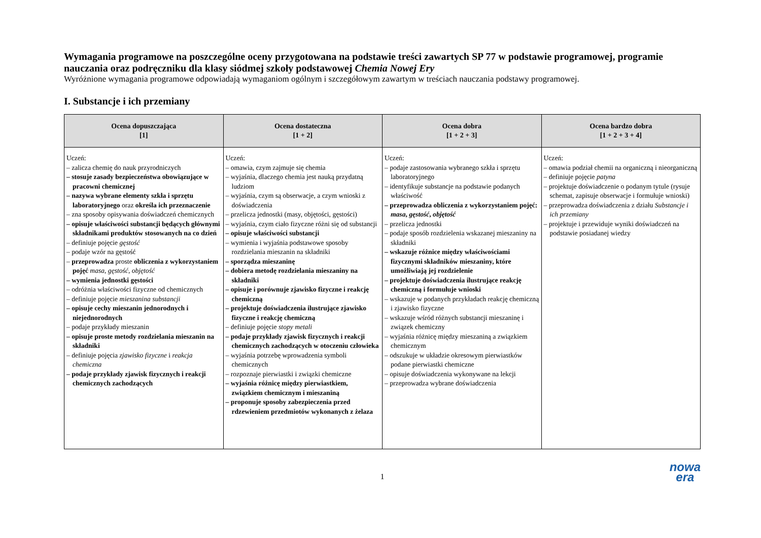Wymagania programowe na poszczególne oceny przygotowana na podstawie treści zawartych SP 77 w podstawie programowej, programie nauczania oraz podręczniku dla klasy siódmej szkoły podstawowej Chemia Nowej Ery
Wyróżnione wymagania programowe odpowiadają wymaganiom ogólnym i szczegółowym zawartym w treściach nauczania podstawy programowej.
I. Substancje i ich przemiany
| Ocena dopuszczająca [1] | Ocena dostateczna [1 + 2] | Ocena dobra [1 + 2 + 3] | Ocena bardzo dobra [1 + 2 + 3 + 4] |
| --- | --- | --- | --- |
| Uczeń: – zalicza chemię do nauk przyrodniczych – stosuje zasady bezpieczeństwa obowiązujące w pracowni chemicznej – nazywa wybrane elementy szkła i sprzętu laboratoryjnego oraz określa ich przeznaczenie – zna sposoby opisywania doświadczeń chemicznych – opisuje właściwości substancji będących głównymi składnikami produktów stosowanych na co dzień – definiuje pojęcie gęstość – podaje wzór na gęstość – przeprowadza proste obliczenia z wykorzystaniem pojęć masa , gęstość , objętość – wymienia jednostki gęstości – odróżnia właściwości fizyczne od chemicznych – definiuje pojęcie mieszanina substancji – opisuje cechy mieszanin jednorodnych i niejednorodnych – podaje przykłady mieszanin – opisuje proste metody rozdzielania mieszanin na składniki – definiuje pojęcia zjawisko fizyczne i reakcja chemiczna – podaje przykłady zjawisk fizycznych i reakcji chemicznych zachodzących | Uczeń: – omawia, czym zajmuje się chemia – wyjaśnia, dlaczego chemia jest nauką przydatną ludziom – wyjaśnia, czym są obserwacje, a czym wnioski z doświadczenia – przelicza jednostki (masy, objętości, gęstości) – wyjaśnia, czym ciało fizyczne różni się od substancji – opisuje właściwości substancji – wymienia i wyjaśnia podstawowe sposoby rozdzielania mieszanin na składniki – sporządza mieszaninę – dobiera metodę rozdzielania mieszaniny na składniki – opisuje i porównuje zjawisko fizyczne i reakcję chemiczną – projektuje doświadczenia ilustrujące zjawisko fizyczne i reakcję chemiczną – definiuje pojęcie stopy metali – podaje przykłady zjawisk fizycznych i reakcji chemicznych zachodzących w otoczeniu człowieka – wyjaśnia potrzebę wprowadzenia symboli chemicznych – rozpoznaje pierwiastki i związki chemiczne – wyjaśnia różnicę między pierwiastkiem, związkiem chemicznym i mieszaniną – proponuje sposoby zabezpieczenia przed rdzewieniem przedmiotów wykonanych z żelaza | Uczeń: – podaje zastosowania wybranego szkła i sprzętu laboratoryjnego – identyfikuje substancje na podstawie podanych właściwość – przeprowadza obliczenia z wykorzystaniem pojęć: masa , gęstość , objętość – przelicza jednostki – podaje sposób rozdzielenia wskazanej mieszaniny na składniki – wskazuje różnice między właściwościami fizycznymi składników mieszaniny, które umożliwiają jej rozdzielenie – projektuje doświadczenia ilustrujące reakcję chemiczną i formułuje wnioski – wskazuje w podanych przykładach reakcję chemiczną i zjawisko fizyczne – wskazuje wśród różnych substancji mieszaninę i związek chemiczny – wyjaśnia różnicę między mieszaniną a związkiem chemicznym – odszukuje w układzie okresowym pierwiastków podane pierwiastki chemiczne – opisuje doświadczenia wykonywane na lekcji – przeprowadza wybrane doświadczenia | Uczeń: – omawia podział chemii na organiczną i nieorganiczną – definiuje pojęcie patyna – projektuje doświadczenie o podanym tytule (rysuje schemat, zapisuje obserwacje i formułuje wnioski) – przeprowadza doświadczenia z działu Substancje i ich przemiany – projektuje i przewiduje wyniki doświadczeń na podstawie posiadanej wiedzy |
1
nowa
era